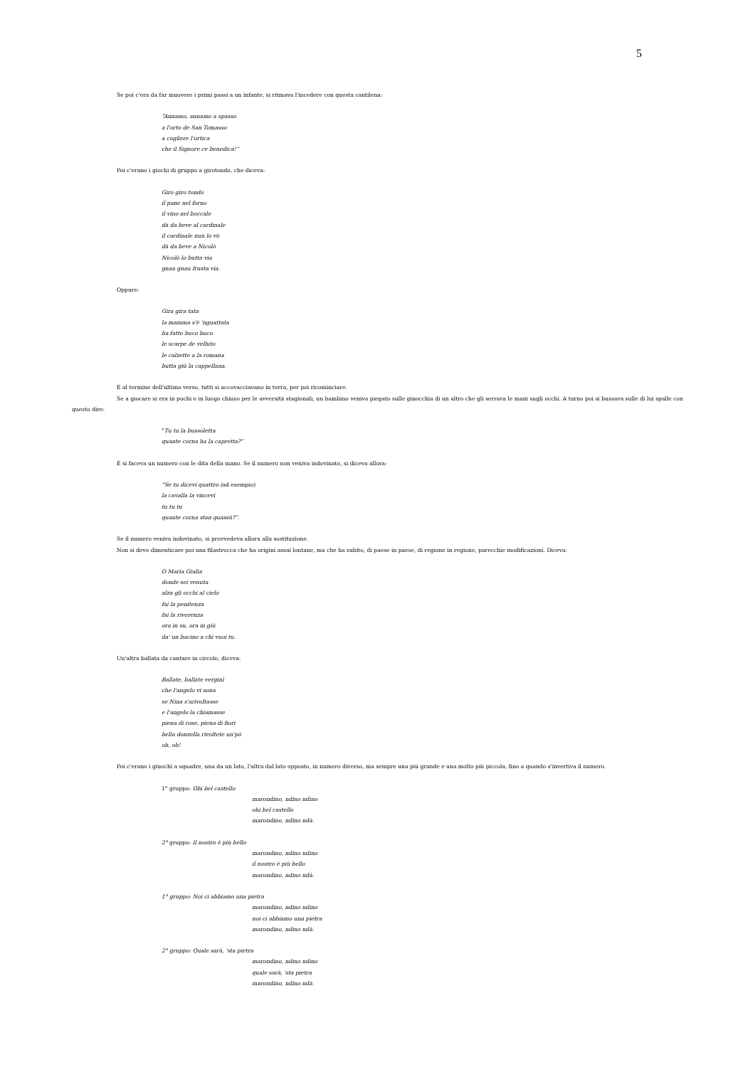5
Se poi c'era da far muovere i primi passi a un infante, si ritmava l'incedere con questa cantilena:
“Annamo, annamo a spasso
a l'orto de San Tomasso
a cogliere l'ortica
che il Signore ce benedica!”
Poi c'erano i giochi di gruppo a girotondo, che diceva:
Giro giro tondo
il pane nel forno
il vino nel boccale
dà da beve al cardinale
il cardinale nun lo vò
dà da beve a Nicolò
Nicolò lo butta via
gnau gnau frusta via.
Oppure:
Gira gira tata
la mamma s'è 'nguattata
ha fatto buco buco
le scarpe de velluto
le calzette a la romana
butta giù la cappellana.
E al termine dell'ultimo verso, tutti si accovacciavano in terra, per poi ricominciare.
Se a giocare si era in pochi e in luogo chiuso per le avversità stagionali, un bambino veniva piegato sulle ginocchia di un altro che gli serrava le mani sugli occhi. A turno poi si bussava sulle di lui spalle con questo dire:
“Tu tu la bussoletta
quante corna ha la capretta?”
E si faceva un numero con le dita della mano. Se il numero non veniva indovinato, si diceva allora:
“Se tu dicevi quattro (ad esempio)
la cavalla la vincevi
tu tu tu
quante corna stan quassù?”.
Se il numero veniva indovinato, si provvedeva allora alla sostituzione.
Non si deve dimenticare poi una filastrocca che ha origini assai lontane, ma che ha subito, di paese in paese, di regione in regione, parecchie modificazioni. Diceva:
O Maria Giulia
donde sei venuta
alza gli occhi al cielo
fai la penitenza
fai la riverenza
ora in su, ora in giù
da' un bacino a chi vuoi tu.
Un'altra ballata da cantare in circolo, diceva:
Ballate, ballate vergini
che l'angelo vi sona
se Nina s'arivoltasse
e l'angelo la chiamasse
piena di rose, piena di fiori
bella donzella rivoltete un'pò
oh, oh!
Poi c'erano i giuochi a squadre, una da un lato, l'altra dal lato opposto, in numero diverso, ma sempre una più grande e una molto più piccola, fino a quando s'invertiva il numero.
1° gruppo: Ohi bel castello
marondino, ndino ndino
ohi bel castello
marondino, ndino ndà.
2° gruppo: Il nostro è più bello
marondino, ndino ndino
il nostro è più bello
marondino, ndino ndà.
1° gruppo: Noi ci abbiamo una pietra
marondino, ndino ndino
noi ci abbiamo una pietra
marondino, ndino ndà.
2° gruppo: Quale sarà, 'sta pietra
marondino, ndino ndino
quale sarà, 'sta pietra
marondino, ndino ndà.